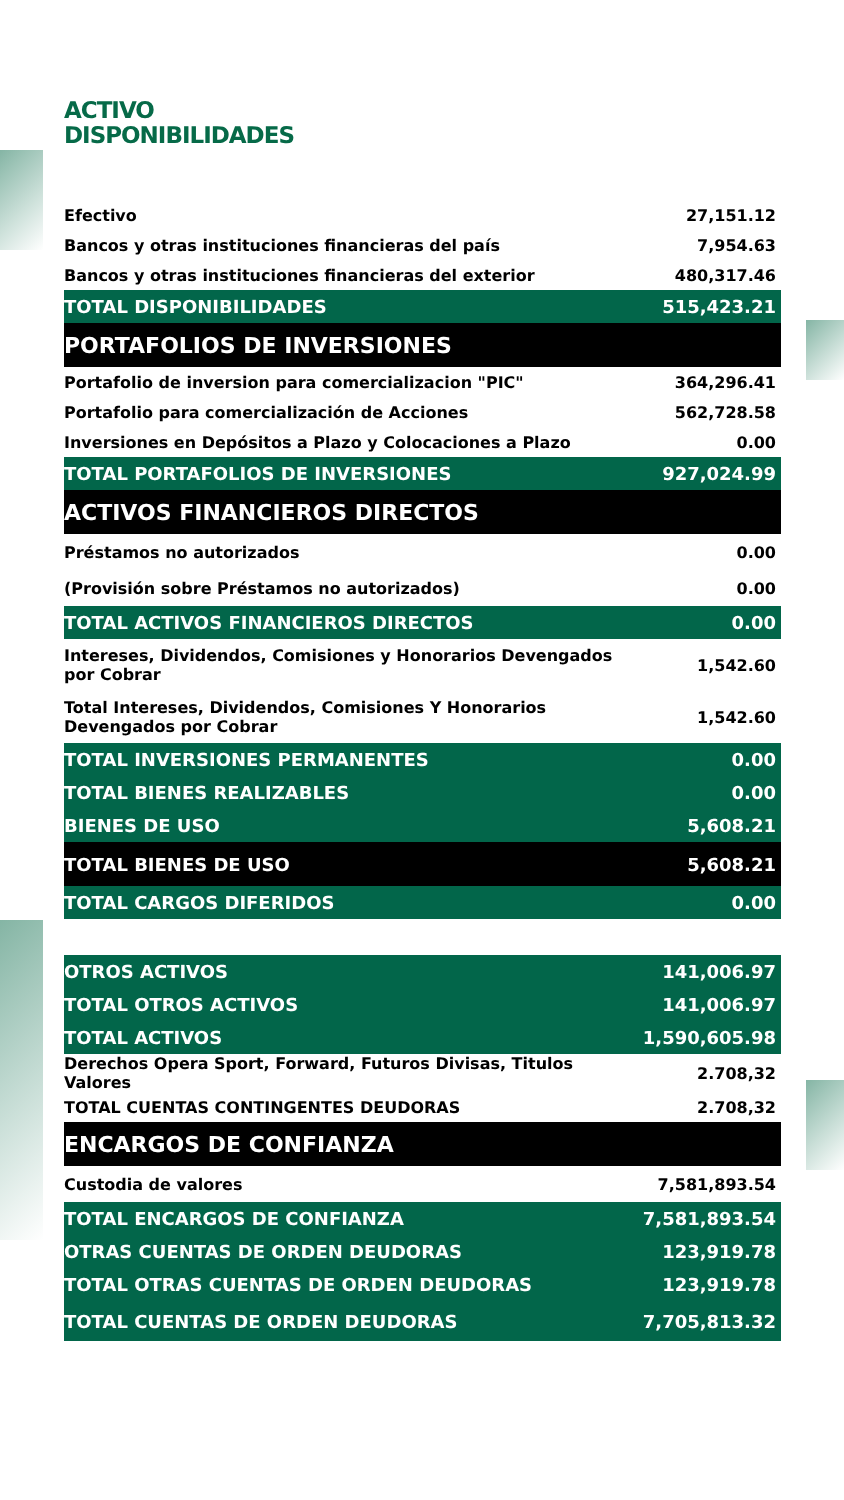ACTIVO
DISPONIBILIDADES
| Efectivo | 27,151.12 |
| Bancos y otras instituciones financieras del país | 7,954.63 |
| Bancos y otras instituciones financieras del exterior | 480,317.46 |
| TOTAL DISPONIBILIDADES | 515,423.21 |
| PORTAFOLIOS DE INVERSIONES | |
| Portafolio de inversion para comercializacion "PIC" | 364,296.41 |
| Portafolio para comercialización de Acciones | 562,728.58 |
| Inversiones en Depósitos a Plazo y Colocaciones a Plazo | 0.00 |
| TOTAL PORTAFOLIOS DE INVERSIONES | 927,024.99 |
| ACTIVOS FINANCIEROS DIRECTOS | |
| Préstamos no autorizados | 0.00 |
| (Provisión sobre Préstamos no autorizados) | 0.00 |
| TOTAL ACTIVOS FINANCIEROS DIRECTOS | 0.00 |
| Intereses, Dividendos, Comisiones y Honorarios Devengados por Cobrar | 1,542.60 |
| Total Intereses, Dividendos, Comisiones Y Honorarios Devengados por Cobrar | 1,542.60 |
| TOTAL INVERSIONES PERMANENTES | 0.00 |
| TOTAL BIENES REALIZABLES | 0.00 |
| BIENES DE USO | 5,608.21 |
| TOTAL BIENES DE USO | 5,608.21 |
| TOTAL CARGOS DIFERIDOS | 0.00 |
| OTROS ACTIVOS | 141,006.97 |
| TOTAL OTROS ACTIVOS | 141,006.97 |
| TOTAL ACTIVOS | 1,590,605.98 |
| Derechos Opera Sport, Forward, Futuros Divisas, Titulos Valores | 2.708,32 |
| TOTAL CUENTAS CONTINGENTES DEUDORAS | 2.708,32 |
| ENCARGOS DE CONFIANZA | |
| Custodia de valores | 7,581,893.54 |
| TOTAL ENCARGOS DE CONFIANZA | 7,581,893.54 |
| OTRAS CUENTAS DE ORDEN DEUDORAS | 123,919.78 |
| TOTAL OTRAS CUENTAS DE ORDEN DEUDORAS | 123,919.78 |
| TOTAL CUENTAS DE ORDEN DEUDORAS | 7,705,813.32 |